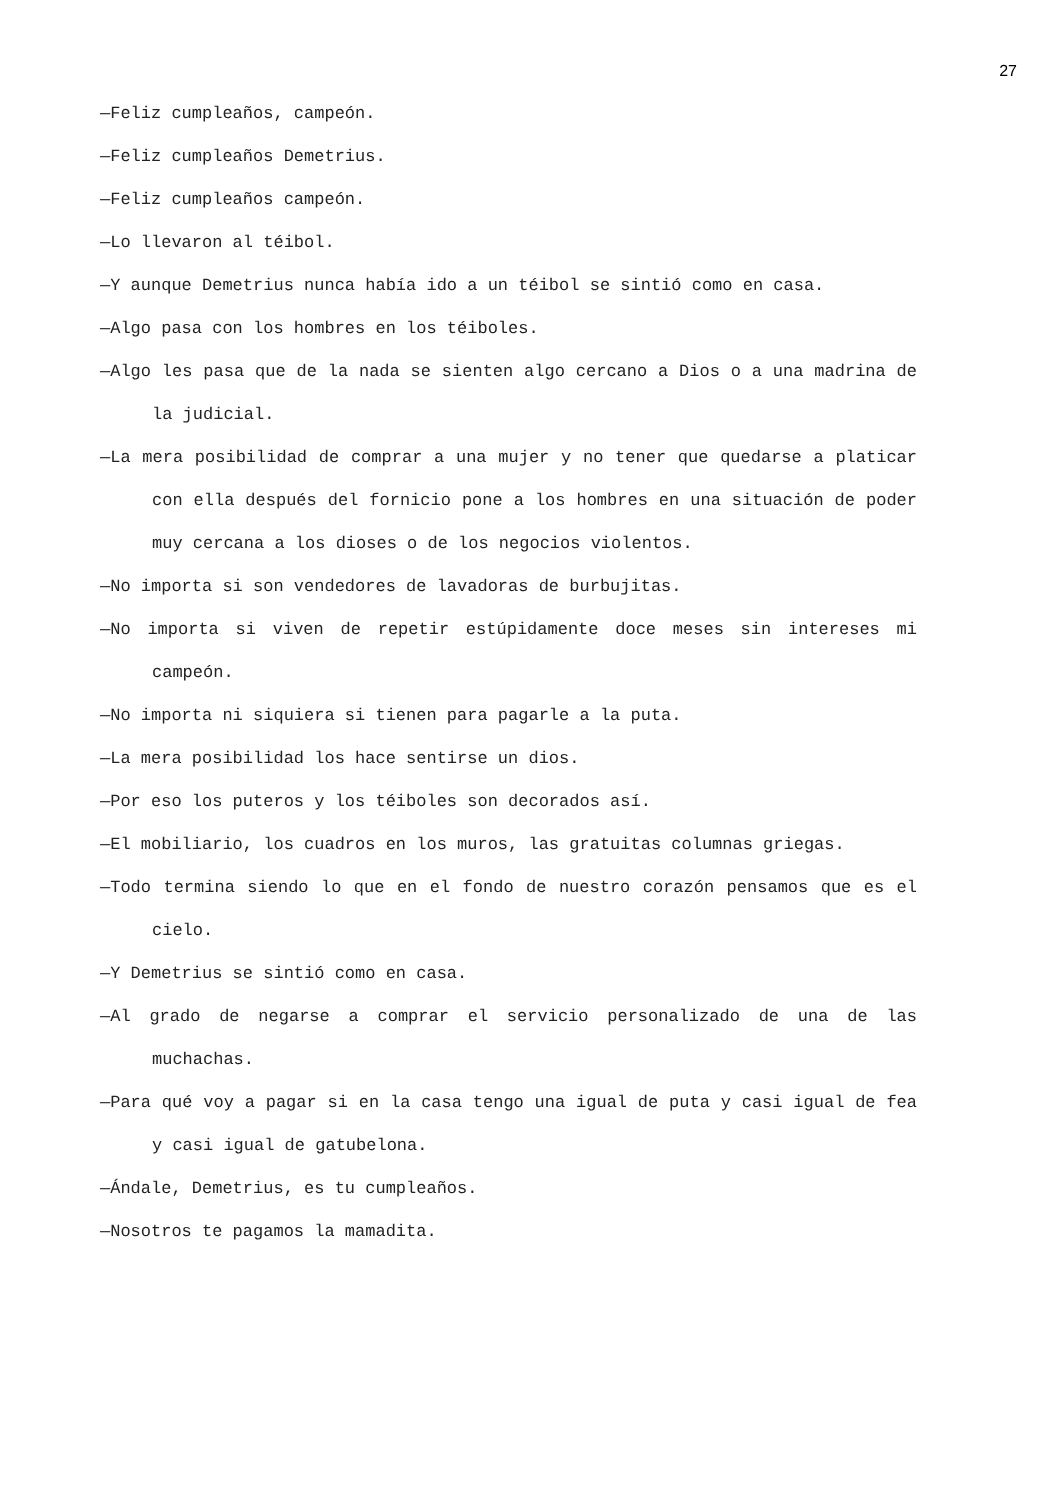27
—Feliz cumpleaños, campeón.
—Feliz cumpleaños Demetrius.
—Feliz cumpleaños campeón.
—Lo llevaron al téibol.
—Y aunque Demetrius nunca había ido a un téibol se sintió como en casa.
—Algo pasa con los hombres en los téiboles.
—Algo les pasa que de la nada se sienten algo cercano a Dios o a una madrina de la judicial.
—La mera posibilidad de comprar a una mujer y no tener que quedarse a platicar con ella después del fornicio pone a los hombres en una situación de poder muy cercana a los dioses o de los negocios violentos.
—No importa si son vendedores de lavadoras de burbujitas.
—No importa si viven de repetir estúpidamente doce meses sin intereses mi campeón.
—No importa ni siquiera si tienen para pagarle a la puta.
—La mera posibilidad los hace sentirse un dios.
—Por eso los puteros y los téiboles son decorados así.
—El mobiliario, los cuadros en los muros, las gratuitas columnas griegas.
—Todo termina siendo lo que en el fondo de nuestro corazón pensamos que es el cielo.
—Y Demetrius se sintió como en casa.
—Al grado de negarse a comprar el servicio personalizado de una de las muchachas.
—Para qué voy a pagar si en la casa tengo una igual de puta y casi igual de fea y casi igual de gatubelona.
—Ándale, Demetrius, es tu cumpleaños.
—Nosotros te pagamos la mamadita.